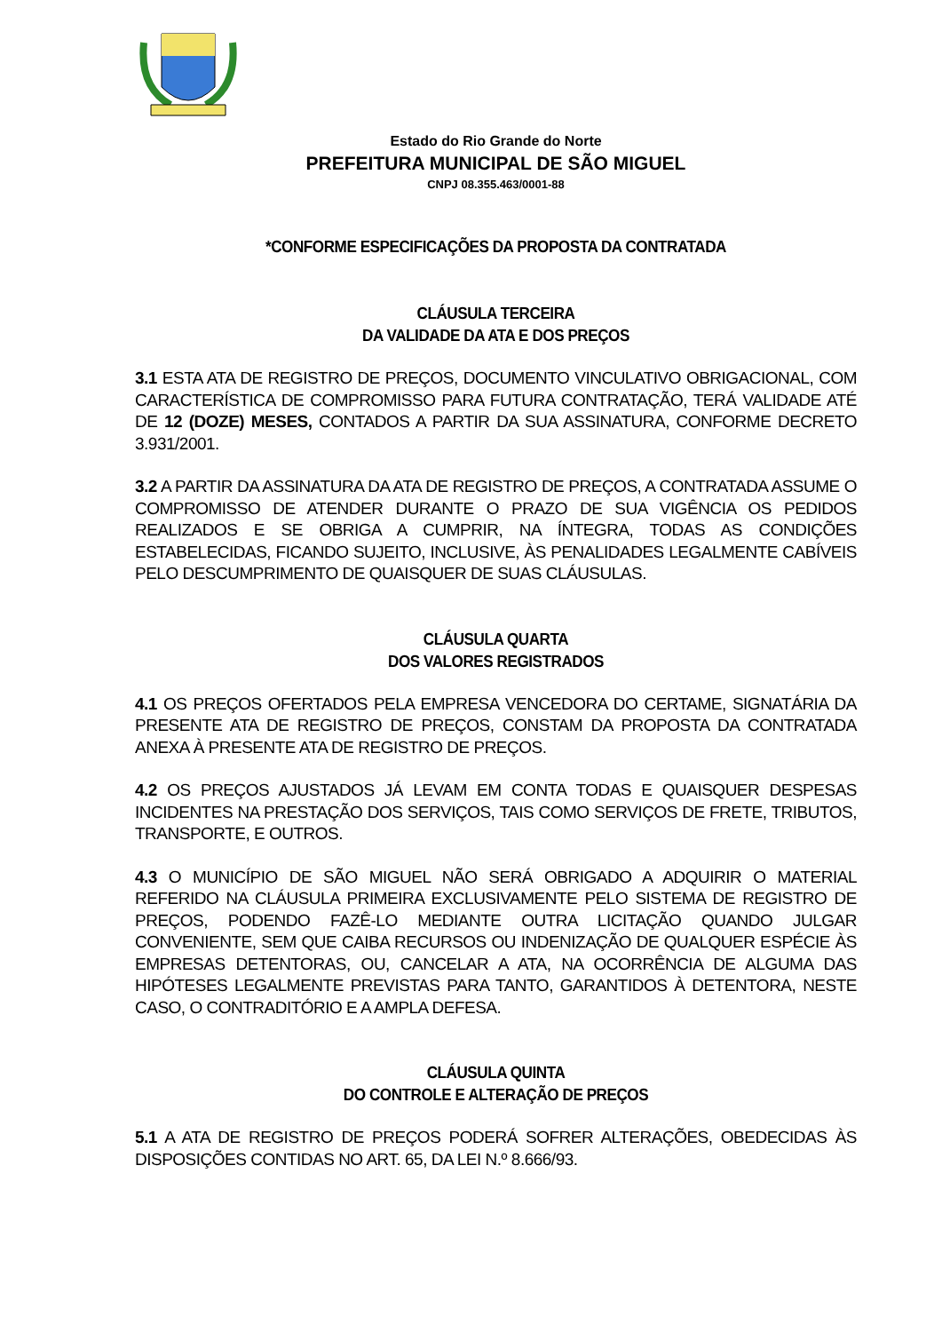Estado do Rio Grande do Norte
PREFEITURA MUNICIPAL DE SÃO MIGUEL
CNPJ 08.355.463/0001-88
*CONFORME ESPECIFICAÇÕES DA PROPOSTA DA CONTRATADA
CLÁUSULA TERCEIRA
DA VALIDADE DA ATA E DOS PREÇOS
3.1 ESTA ATA DE REGISTRO DE PREÇOS, DOCUMENTO VINCULATIVO OBRIGACIONAL, COM CARACTERÍSTICA DE COMPROMISSO PARA FUTURA CONTRATAÇÃO, TERÁ VALIDADE ATÉ DE 12 (DOZE) MESES, CONTADOS A PARTIR DA SUA ASSINATURA, CONFORME DECRETO 3.931/2001.
3.2 A PARTIR DA ASSINATURA DA ATA DE REGISTRO DE PREÇOS, A CONTRATADA ASSUME O COMPROMISSO DE ATENDER DURANTE O PRAZO DE SUA VIGÊNCIA OS PEDIDOS REALIZADOS E SE OBRIGA A CUMPRIR, NA ÍNTEGRA, TODAS AS CONDIÇÕES ESTABELECIDAS, FICANDO SUJEITO, INCLUSIVE, ÀS PENALIDADES LEGALMENTE CABÍVEIS PELO DESCUMPRIMENTO DE QUAISQUER DE SUAS CLÁUSULAS.
CLÁUSULA QUARTA
DOS VALORES REGISTRADOS
4.1 OS PREÇOS OFERTADOS PELA EMPRESA VENCEDORA DO CERTAME, SIGNATÁRIA DA PRESENTE ATA DE REGISTRO DE PREÇOS, CONSTAM DA PROPOSTA DA CONTRATADA ANEXA À PRESENTE ATA DE REGISTRO DE PREÇOS.
4.2 OS PREÇOS AJUSTADOS JÁ LEVAM EM CONTA TODAS E QUAISQUER DESPESAS INCIDENTES NA PRESTAÇÃO DOS SERVIÇOS, TAIS COMO SERVIÇOS DE FRETE, TRIBUTOS, TRANSPORTE, E OUTROS.
4.3 O MUNICÍPIO DE SÃO MIGUEL NÃO SERÁ OBRIGADO A ADQUIRIR O MATERIAL REFERIDO NA CLÁUSULA PRIMEIRA EXCLUSIVAMENTE PELO SISTEMA DE REGISTRO DE PREÇOS, PODENDO FAZÊ-LO MEDIANTE OUTRA LICITAÇÃO QUANDO JULGAR CONVENIENTE, SEM QUE CAIBA RECURSOS OU INDENIZAÇÃO DE QUALQUER ESPÉCIE ÀS EMPRESAS DETENTORAS, OU, CANCELAR A ATA, NA OCORRÊNCIA DE ALGUMA DAS HIPÓTESES LEGALMENTE PREVISTAS PARA TANTO, GARANTIDOS À DETENTORA, NESTE CASO, O CONTRADITÓRIO E A AMPLA DEFESA.
CLÁUSULA QUINTA
DO CONTROLE E ALTERAÇÃO DE PREÇOS
5.1 A ATA DE REGISTRO DE PREÇOS PODERÁ SOFRER ALTERAÇÕES, OBEDECIDAS ÀS DISPOSIÇÕES CONTIDAS NO ART. 65, DA LEI N.º 8.666/93.